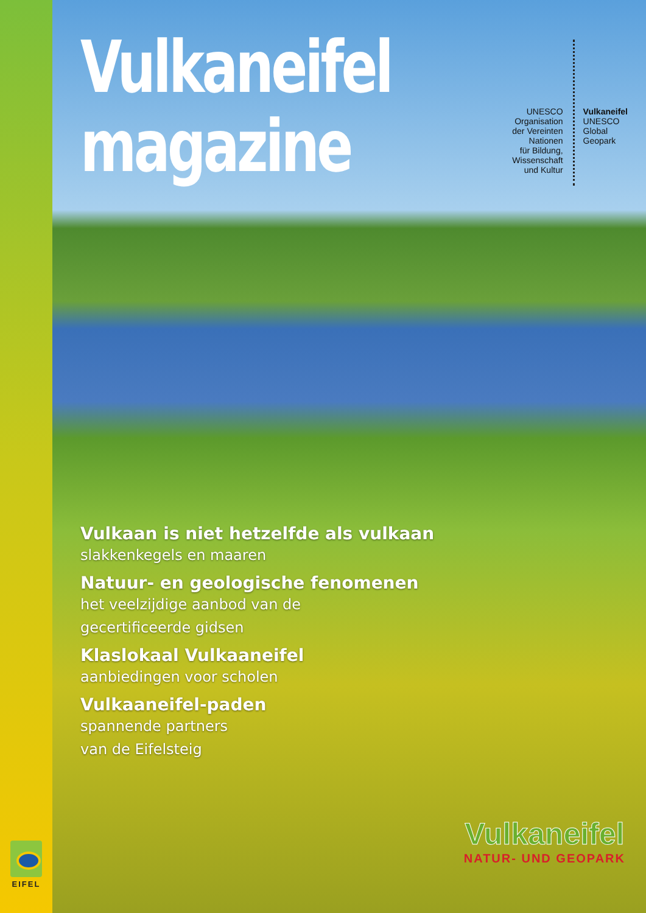EIFEL
Vulkaneifel
magazine
UNESCO
Organisation
der Vereinten Nationen
für Bildung, Wissenschaft
und Kultur
Vulkaneifel
UNESCO
Global Geopark
Vulkaan is niet hetzelfde als vulkaan
slakkenkegels en maaren
Natuur- en geologische fenomenen
het veelzijdige aanbod van de
gecertificeerde gidsen
Klaslokaal Vulkaaneifel
aanbiedingen voor scholen
Vulkaaneifel-paden
spannende partners
van de Eifelsteig
Vulkaneifel
NATUR- UND GEOPARK